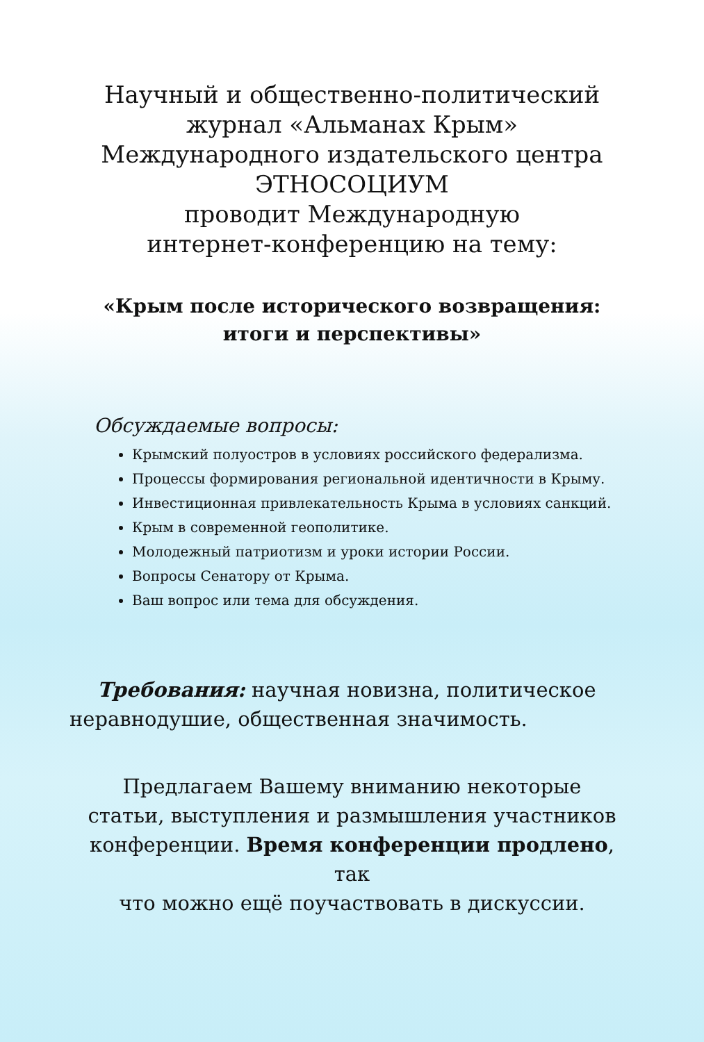Научный и общественно-политический
журнал «Альманах Крым»
Международного издательского центра
ЭТНОСОЦИУМ
проводит Международную
интернет-конференцию на тему:
«Крым после исторического возвращения:
итоги и перспективы»
Обсуждаемые вопросы:
Крымский полуостров в условиях российского федерализма.
Процессы формирования региональной идентичности в Крыму.
Инвестиционная привлекательность Крыма в условиях санкций.
Крым в современной геополитике.
Молодежный патриотизм и уроки истории России.
Вопросы Сенатору от Крыма.
Ваш вопрос или тема для обсуждения.
Требования: научная новизна, политическое неравнодушие, общественная значимость.
Предлагаем Вашему вниманию некоторые
статьи, выступления и размышления участников
конференции. Время конференции продлено, так
что можно ещё поучаствовать в дискуссии.